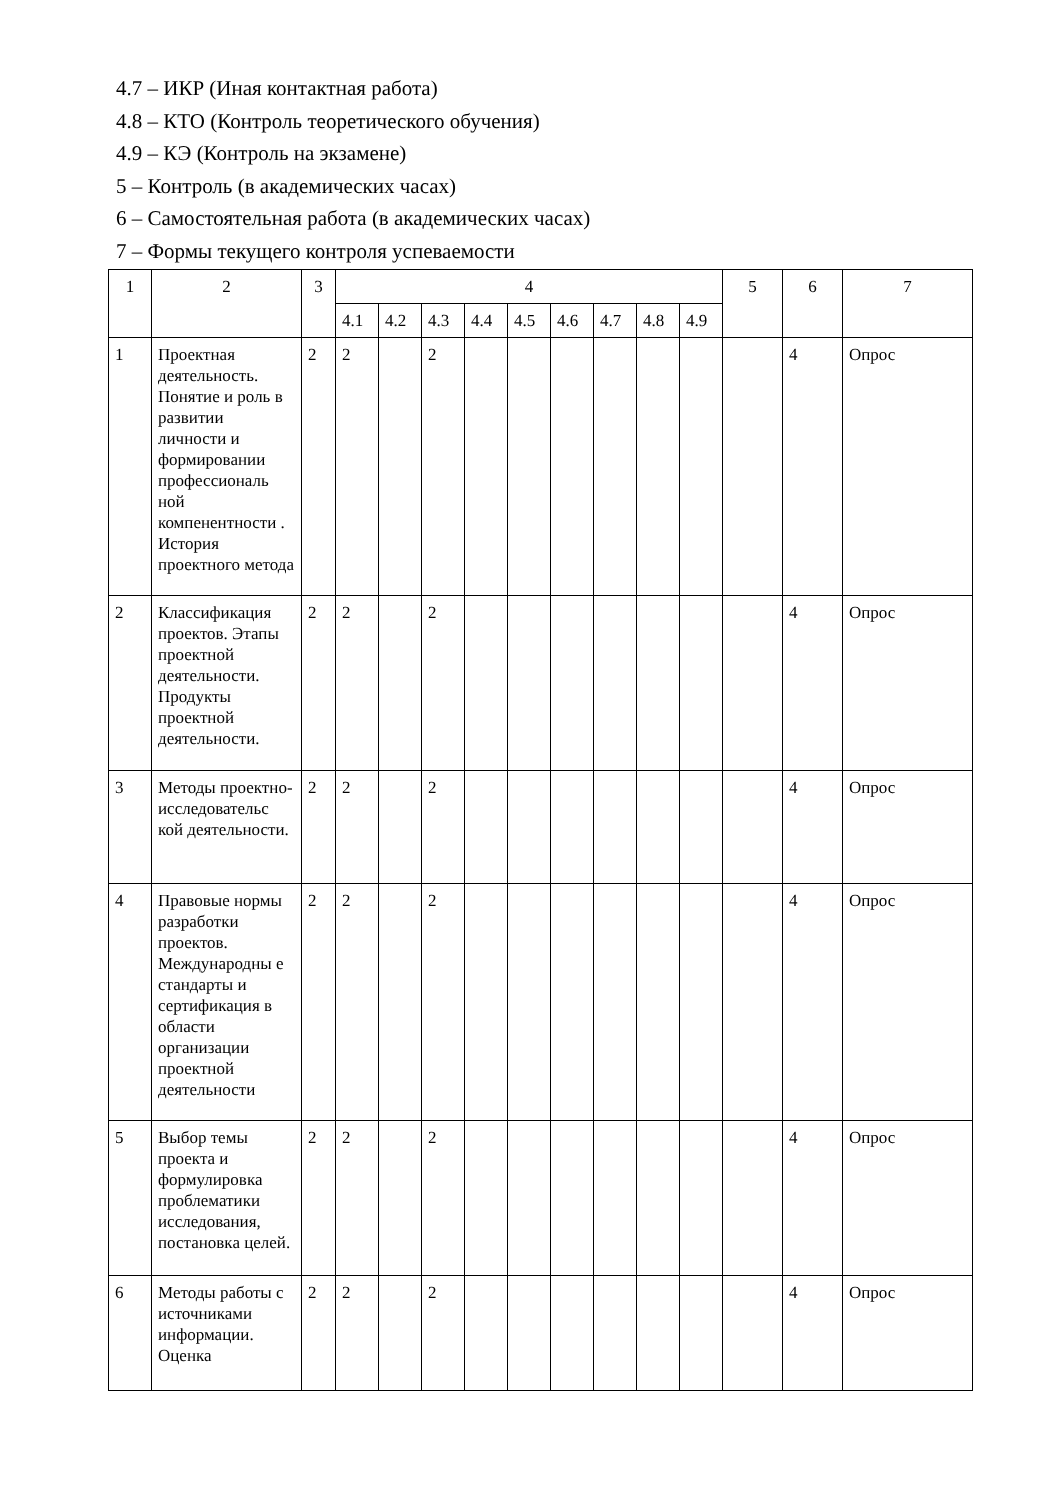4.7 – ИКР (Иная контактная работа)
4.8 – КТО (Контроль теоретического обучения)
4.9 – КЭ (Контроль на экзамене)
5 – Контроль (в академических часах)
6 – Самостоятельная работа (в академических часах)
7 – Формы текущего контроля успеваемости
| 1 | 2 | 3 | 4 | | | | | | | | | 5 | 6 | 7 |
| | | | 4.1 | 4.2 | 4.3 | 4.4 | 4.5 | 4.6 | 4.7 | 4.8 | 4.9 | | | |
| 1 | Проектная деятельность. Понятие и роль в развитии личности и формировании профессиональ ной компенентности . История проектного метода | 2 | 2 | | 2 | | | | | | | | 4 | Опрос |
| 2 | Классификация проектов. Этапы проектной деятельности. Продукты проектной деятельности. | 2 | 2 | | 2 | | | | | | | | 4 | Опрос |
| 3 | Методы проектно-исследовательс кой деятельности. | 2 | 2 | | 2 | | | | | | | | 4 | Опрос |
| 4 | Правовые нормы разработки проектов. Международны е стандарты и сертификация в области организации проектной деятельности | 2 | 2 | | 2 | | | | | | | | 4 | Опрос |
| 5 | Выбор темы проекта и формулировка проблематики исследования, постановка целей. | 2 | 2 | | 2 | | | | | | | | 4 | Опрос |
| 6 | Методы работы с источниками информации. Оценка | 2 | 2 | | 2 | | | | | | | | 4 | Опрос |